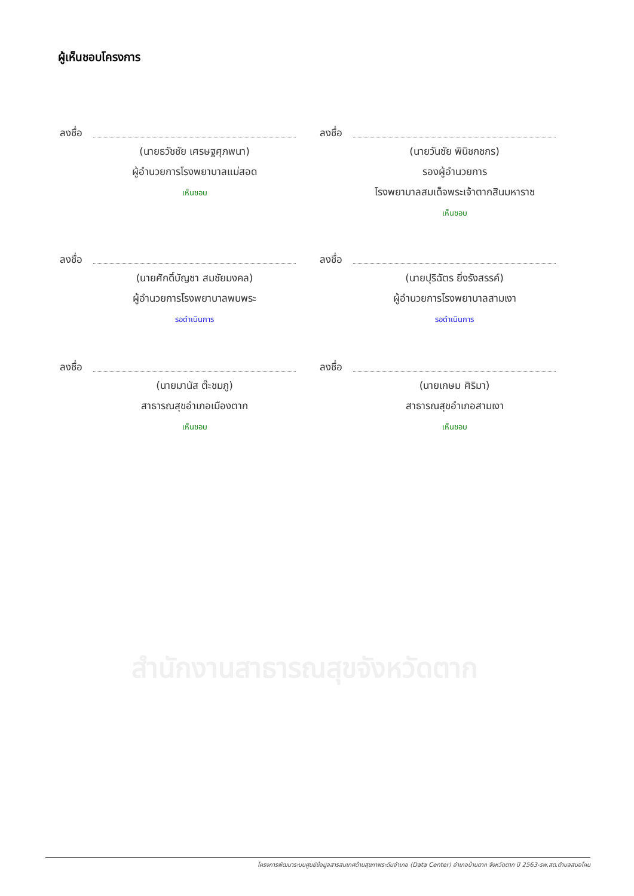สำนักงานสาธารณสุขจังหวัดตาก
ผู้เห็นชอบโครงการ
ลงชื่อ
(นายธวัชชัย เศรษฐศุภพนา)
ผู้อำนวยการโรงพยาบาลแม่สอด
เห็นชอบ
ลงชื่อ
(นายวันชัย พินิชกชกร)
รองผู้อำนวยการ
โรงพยาบาลสมเด็จพระเจ้าตากสินมหาราช
เห็นชอบ
ลงชื่อ
(นายศักดิ์บัญชา สมชัยมงคล)
ผู้อำนวยการโรงพยาบาลพบพระ
รอดำเนินการ
ลงชื่อ
(นายปุริฉัตร ยิ่งรังสรรค์)
ผู้อำนวยการโรงพยาบาลสามเงา
รอดำเนินการ
ลงชื่อ
(นายมานัส ต๊ะชมภู)
สาธารณสุขอำเภอเมืองตาก
เห็นชอบ
ลงชื่อ
(นายเกษม ศิริมา)
สาธารณสุขอำเภอสามเงา
เห็นชอบ
โครงการพัฒนาระบบศูนย์ข้อมูลสารสนเทศด้านสุขภาพระดับอำเภอ (Data Center) อำเภอบ้านตาก จังหวัดตาก ปี 2563-รพ.สต.ตำบลสมอโคน